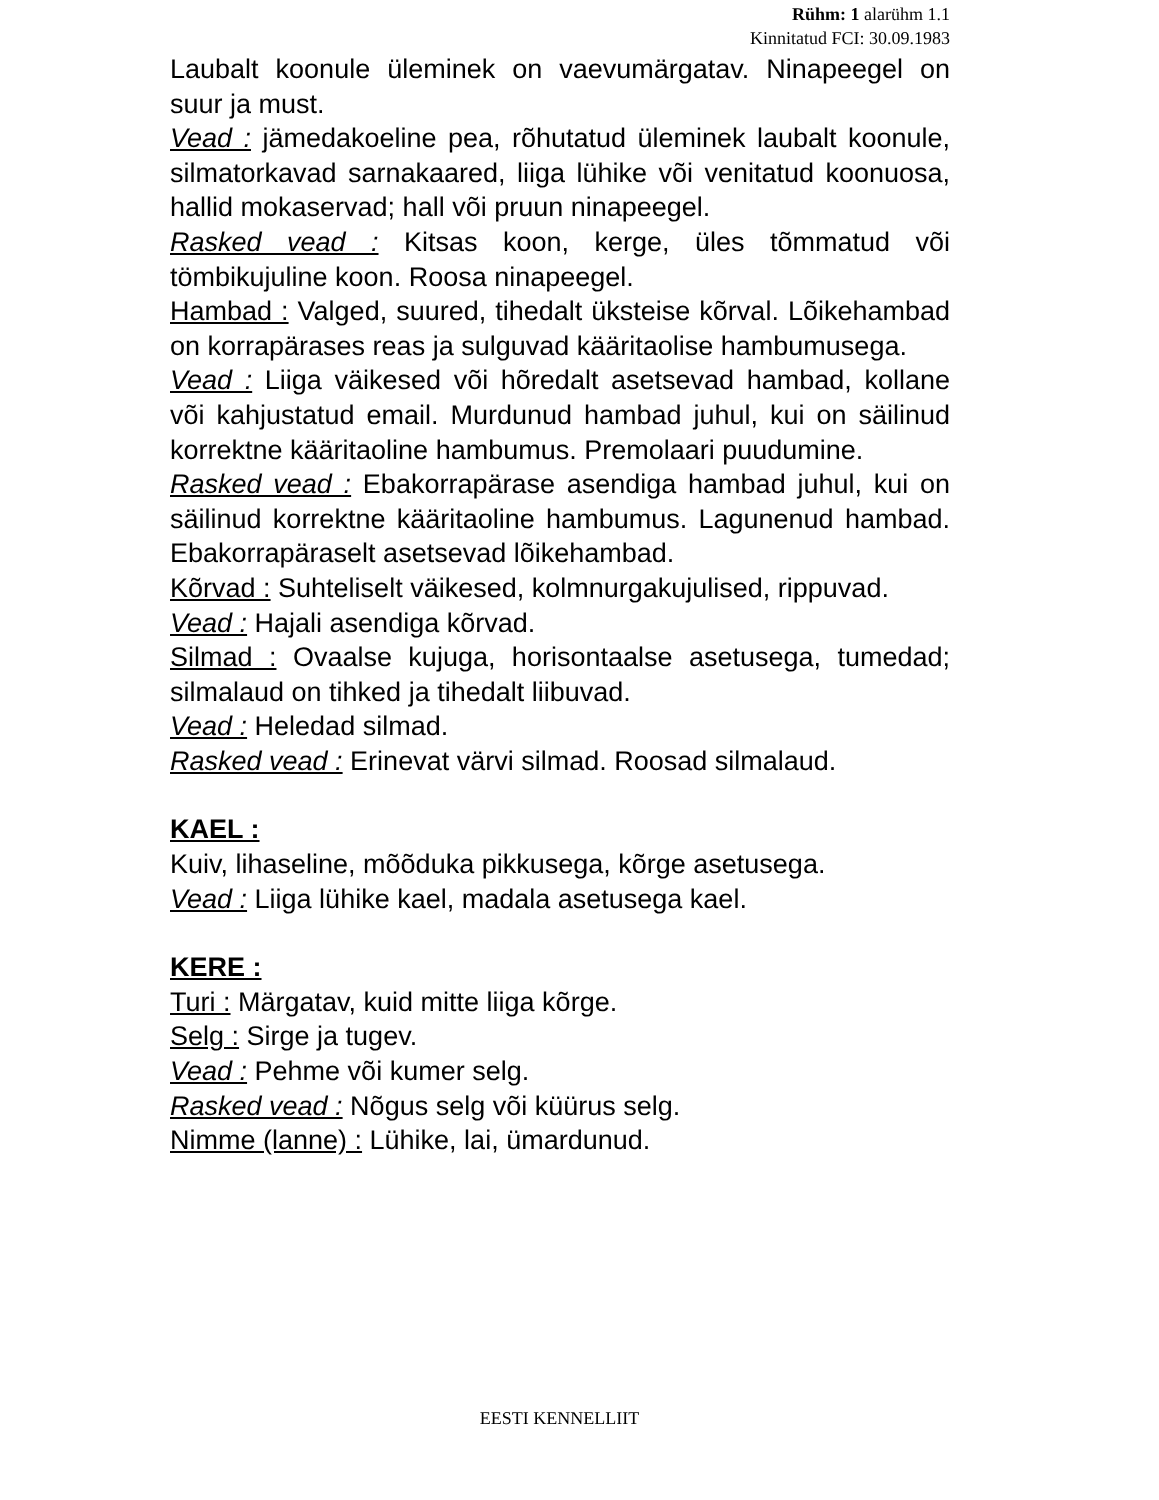Rühm: 1 alarühm 1.1
Kinnitatud FCI: 30.09.1983
Laubalt koonule üleminek on vaevumärgatav. Ninapeegel on suur ja must.
Vead : jämedakoeline pea, rõhutatud üleminek laubalt koonule, silmatorkavad sarnakaared, liiga lühike või venitatud koonuosa, hallid mokaservad; hall või pruun ninapeegel.
Rasked vead : Kitsas koon, kerge, üles tõmmatud või tömbikujuline koon. Roosa ninapeegel.
Hambad : Valged, suured, tihedalt üksteise kõrval. Lõikehambad on korrapärases reas ja sulguvad kääritaolise hambumusega.
Vead : Liiga väikesed või hõredalt asetsevad hambad, kollane või kahjustatud email. Murdunud hambad juhul, kui on säilinud korrektne kääritaoline hambumus. Premolaari puudumine.
Rasked vead : Ebakorrapärase asendiga hambad juhul, kui on säilinud korrektne kääritaoline hambumus. Lagunenud hambad. Ebakorrapäraselt asetsevad lõikehambad.
Kõrvad : Suhteliselt väikesed, kolmnurgakujulised, rippuvad.
Vead : Hajali asendiga kõrvad.
Silmad : Ovaalse kujuga, horisontaalse asetusega, tumedad; silmalaud on tihked ja tihedalt liibuvad.
Vead : Heledad silmad.
Rasked vead : Erinevat värvi silmad. Roosad silmalaud.
KAEL :
Kuiv, lihaseline, mõõduka pikkusega, kõrge asetusega.
Vead : Liiga lühike kael, madala asetusega kael.
KERE :
Turi : Märgatav, kuid mitte liiga kõrge.
Selg : Sirge ja tugev.
Vead : Pehme või kumer selg.
Rasked vead : Nõgus selg või küürus selg.
Nimme (lanne) : Lühike, lai, ümardunud.
EESTI KENNELLIIT